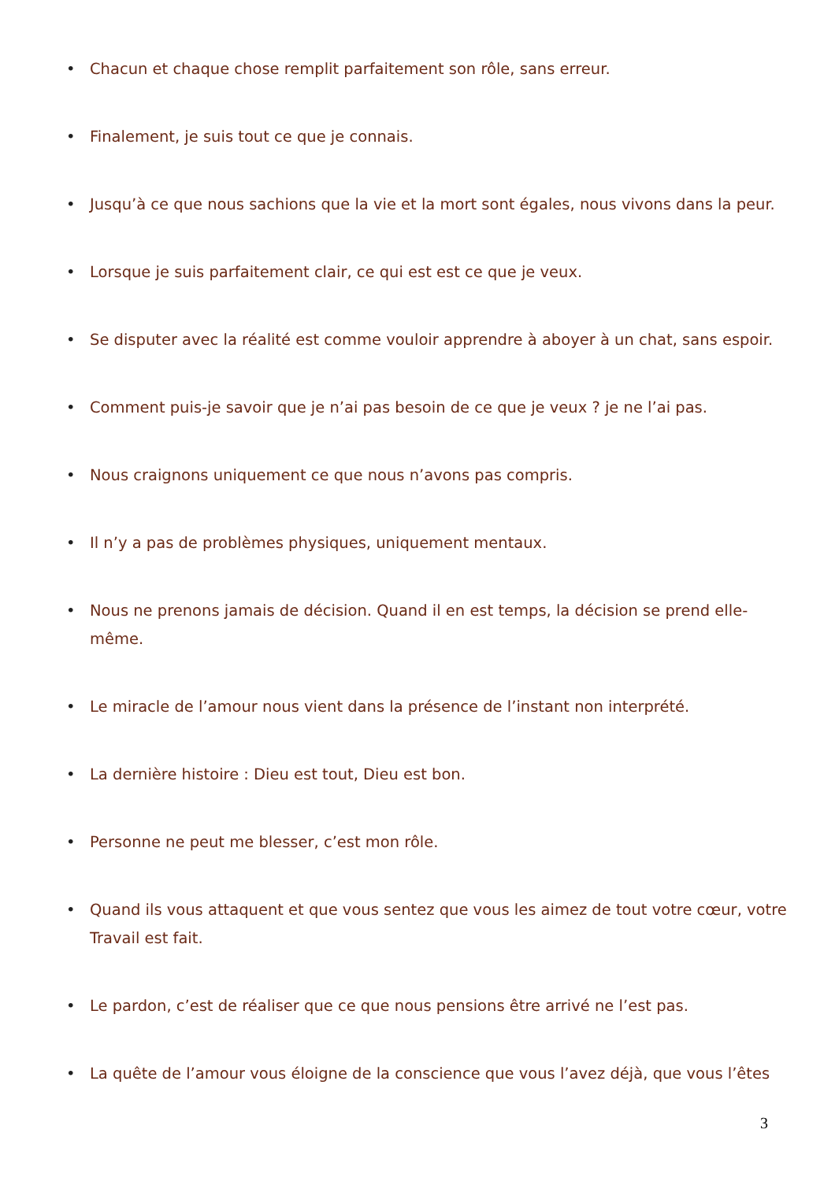• Chacun et chaque chose remplit parfaitement son rôle, sans erreur.
• Finalement, je suis tout ce que je connais.
• Jusqu’à ce que nous sachions que la vie et la mort sont égales, nous vivons dans la peur.
• Lorsque je suis parfaitement clair, ce qui est est ce que je veux.
• Se disputer avec la réalité est comme vouloir apprendre à aboyer à un chat, sans espoir.
• Comment puis-je savoir que je n’ai pas besoin de ce que je veux ? je ne l’ai pas.
• Nous craignons uniquement ce que nous n’avons pas compris.
• Il n’y a pas de problèmes physiques, uniquement mentaux.
• Nous ne prenons jamais de décision. Quand il en est temps, la décision se prend elle-même.
• Le miracle de l’amour nous vient dans la présence de l’instant non interprété.
• La dernière histoire : Dieu est tout, Dieu est bon.
• Personne ne peut me blesser, c’est mon rôle.
• Quand ils vous attaquent et que vous sentez que vous les aimez de tout votre cœur, votre Travail est fait.
• Le pardon, c’est de réaliser que ce que nous pensions être arrivé ne l’est pas.
• La quête de l’amour vous éloigne de la conscience que vous l’avez déjà, que vous l’êtes
3